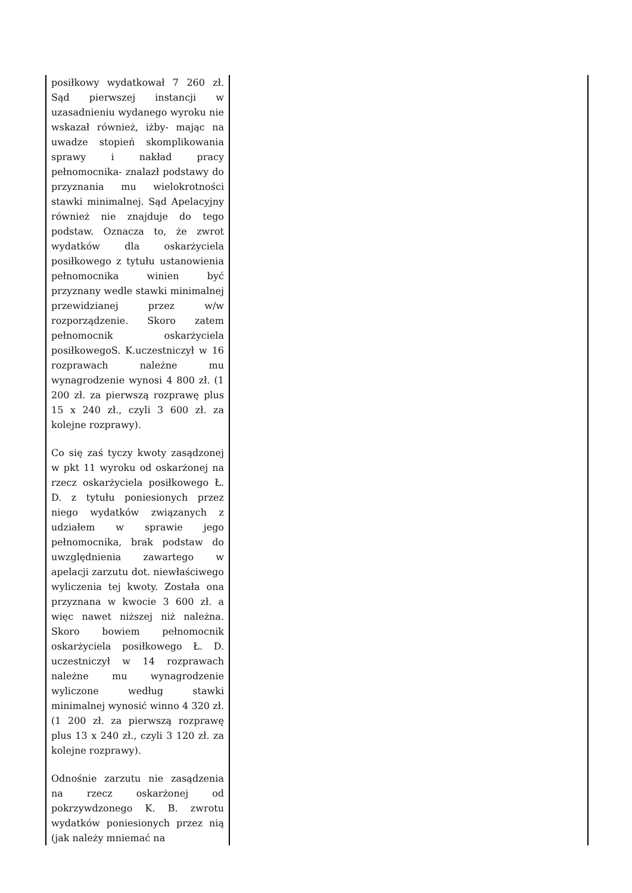| posiłkowy wydatkował 7 260 zł. Sąd pierwszej instancji w uzasadnieniu wydanego wyroku nie wskazał również, iżby- mając na uwadze stopień skomplikowania sprawy i nakład pracy pełnomocnika- znalazł podstawy do przyznania mu wielokrotności stawki minimalnej. Sąd Apelacyjny również nie znajduje do tego podstaw. Oznacza to, że zwrot wydatków dla oskarżyciela posiłkowego z tytułu ustanowienia pełnomocnika winien być przyznany wedle stawki minimalnej przewidzianej przez w/w rozporządzenie. Skoro zatem pełnomocnik oskarżyciela posiłkowegoS. K.uczestniczył w 16 rozprawach należne mu wynagrodzenie wynosi 4 800 zł. (1 200 zł. za pierwszą rozprawę plus 15 x 240 zł., czyli 3 600 zł. za kolejne rozprawy). Co się zaś tyczy kwoty zasądzonej w pkt 11 wyroku od oskarżonej na rzecz oskarżyciela posiłkowego Ł. D. z tytułu poniesionych przez niego wydatków związanych z udziałem w sprawie jego pełnomocnika, brak podstaw do uwzględnienia zawartego w apelacji zarzutu dot. niewłaściwego wyliczenia tej kwoty. Została ona przyznana w kwocie 3 600 zł. a więc nawet niższej niż należna. Skoro bowiem pełnomocnik oskarżyciela posiłkowego Ł. D. uczestniczył w 14 rozprawach należne mu wynagrodzenie wyliczone według stawki minimalnej wynosić winno 4 320 zł. (1 200 zł. za pierwszą rozprawę plus 13 x 240 zł., czyli 3 120 zł. za kolejne rozprawy). Odnośnie zarzutu nie zasądzenia na rzecz oskarżonej od pokrzywdzonego K. B. zwrotu wydatków poniesionych przez nią (jak należy mniemać na | |